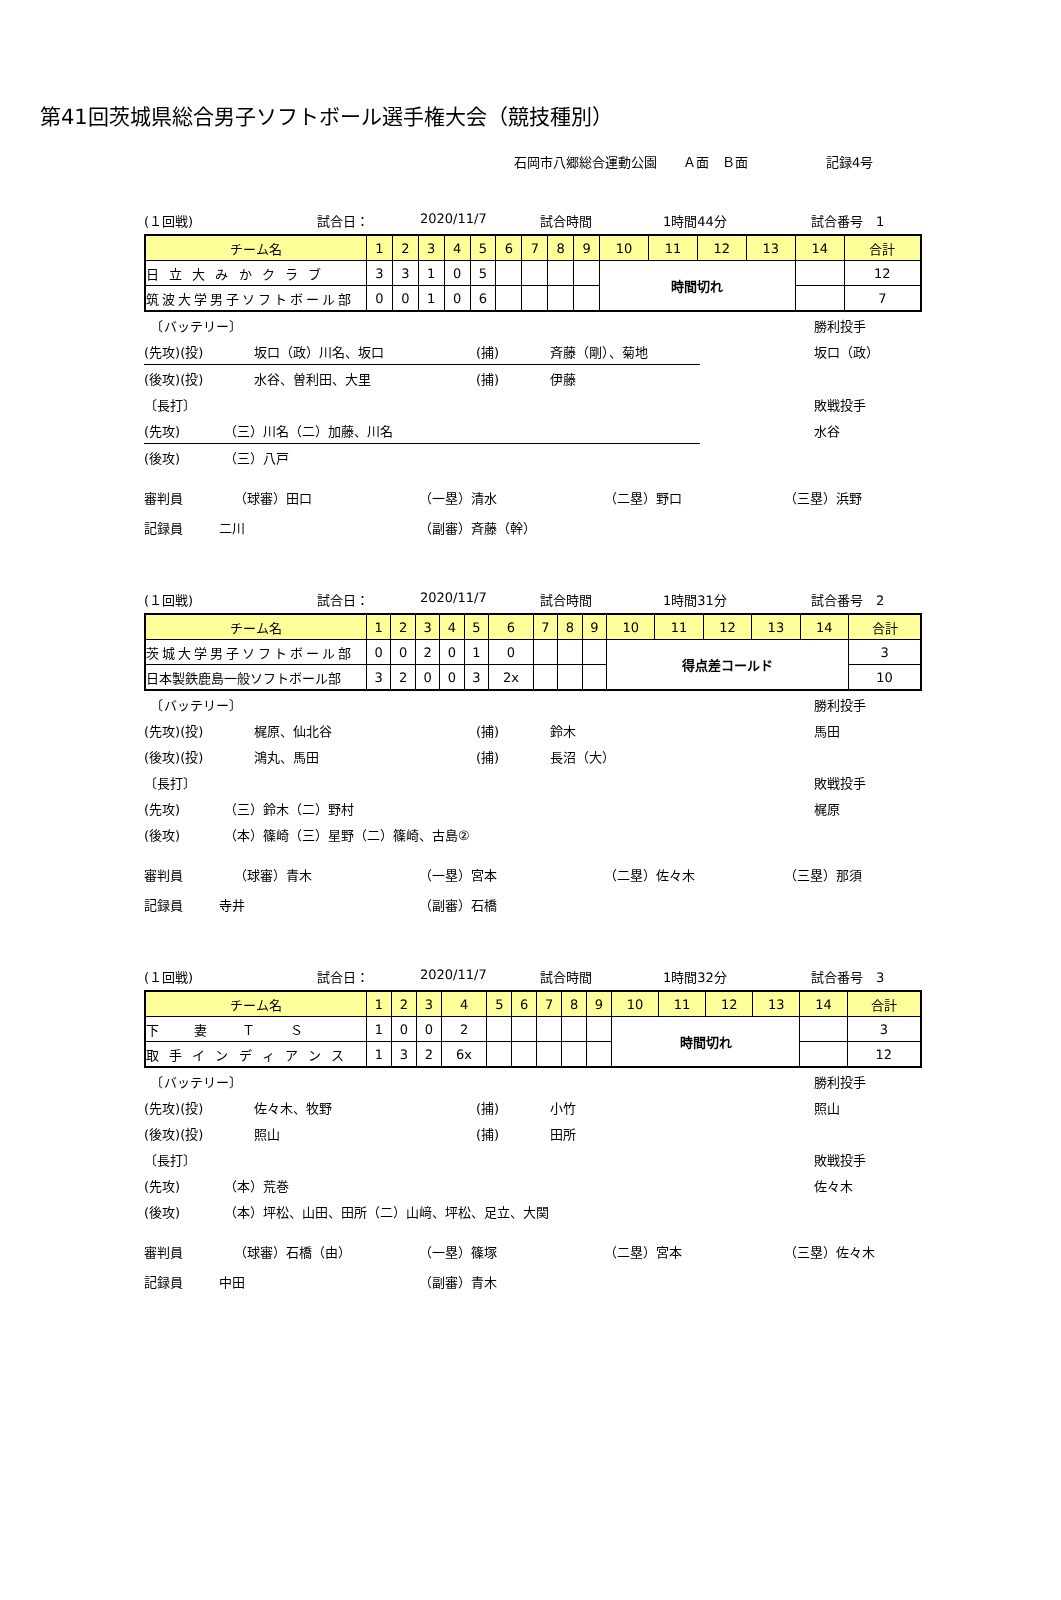第41回茨城県総合男子ソフトボール選手権大会（競技種別）
石岡市八郷総合運動公園　　Ａ面　Ｂ面　　　　　　記録4号
(１回戦) 試合日： 2020/11/7 試合時間 1時間44分 試合番号　1
| チーム名 | 1 | 2 | 3 | 4 | 5 | 6 | 7 | 8 | 9 | 10 | 11 | 12 | 13 | 14 | 合計 |
| --- | --- | --- | --- | --- | --- | --- | --- | --- | --- | --- | --- | --- | --- | --- | --- |
| 日 立 大 み か ク ラ ブ | 3 | 3 | 1 | 0 | 5 | | | | | 時間切れ | | | | | 12 |
| 筑波大学男子ソフトボール部 | 0 | 0 | 1 | 0 | 6 | | | | | | | | | | 7 |
　〔バッテリー〕 勝利投手
(先攻)(投) 坂口（政）川名、坂口 (捕) 斉藤（剛）、菊地 坂口（政）
(後攻)(投) 水谷、曽利田、大里 (捕) 伊藤
〔長打〕 敗戦投手
(先攻) （三）川名（二）加藤、川名 水谷
(後攻) （三）八戸
審判員 （球審）田口 （一塁）清水 （二塁）野口 （三塁）浜野
記録員 二川 （副審）斉藤（幹）
(１回戦) 試合日： 2020/11/7 試合時間 1時間31分 試合番号　2
| チーム名 | 1 | 2 | 3 | 4 | 5 | 6 | 7 | 8 | 9 | 10 | 11 | 12 | 13 | 14 | 合計 |
| --- | --- | --- | --- | --- | --- | --- | --- | --- | --- | --- | --- | --- | --- | --- | --- |
| 茨城大学男子ソフトボール部 | 0 | 0 | 2 | 0 | 1 | 0 | | | | 得点差コールド | | | | | 3 |
| 日本製鉄鹿島一般ソフトボール部 | 3 | 2 | 0 | 0 | 3 | 2x | | | | | | | | | 10 |
　〔バッテリー〕 勝利投手
(先攻)(投) 梶原、仙北谷 (捕) 鈴木 馬田
(後攻)(投) 鴻丸、馬田 (捕) 長沼（大）
〔長打〕 敗戦投手
(先攻) （三）鈴木（二）野村 梶原
(後攻) （本）篠崎（三）星野（二）篠崎、古島②
審判員 （球審）青木 （一塁）宮本 （二塁）佐々木 （三塁）那須
記録員 寺井 （副審）石橋
(１回戦) 試合日： 2020/11/7 試合時間 1時間32分 試合番号　3
| チーム名 | 1 | 2 | 3 | 4 | 5 | 6 | 7 | 8 | 9 | 10 | 11 | 12 | 13 | 14 | 合計 |
| --- | --- | --- | --- | --- | --- | --- | --- | --- | --- | --- | --- | --- | --- | --- | --- |
| 下 妻 Ｔ Ｓ | 1 | 0 | 0 | 2 | | | | | | 時間切れ | | | | | 3 |
| 取 手 イ ン デ ィ ア ン ス | 1 | 3 | 2 | 6x | | | | | | | | | | | 12 |
　〔バッテリー〕 勝利投手
(先攻)(投) 佐々木、牧野 (捕) 小竹 照山
(後攻)(投) 照山 (捕) 田所
〔長打〕 敗戦投手
(先攻) （本）荒巻 佐々木
(後攻) （本）坪松、山田、田所（二）山﨑、坪松、足立、大関
審判員 （球審）石橋（由） （一塁）篠塚 （二塁）宮本 （三塁）佐々木
記録員 中田 （副審）青木